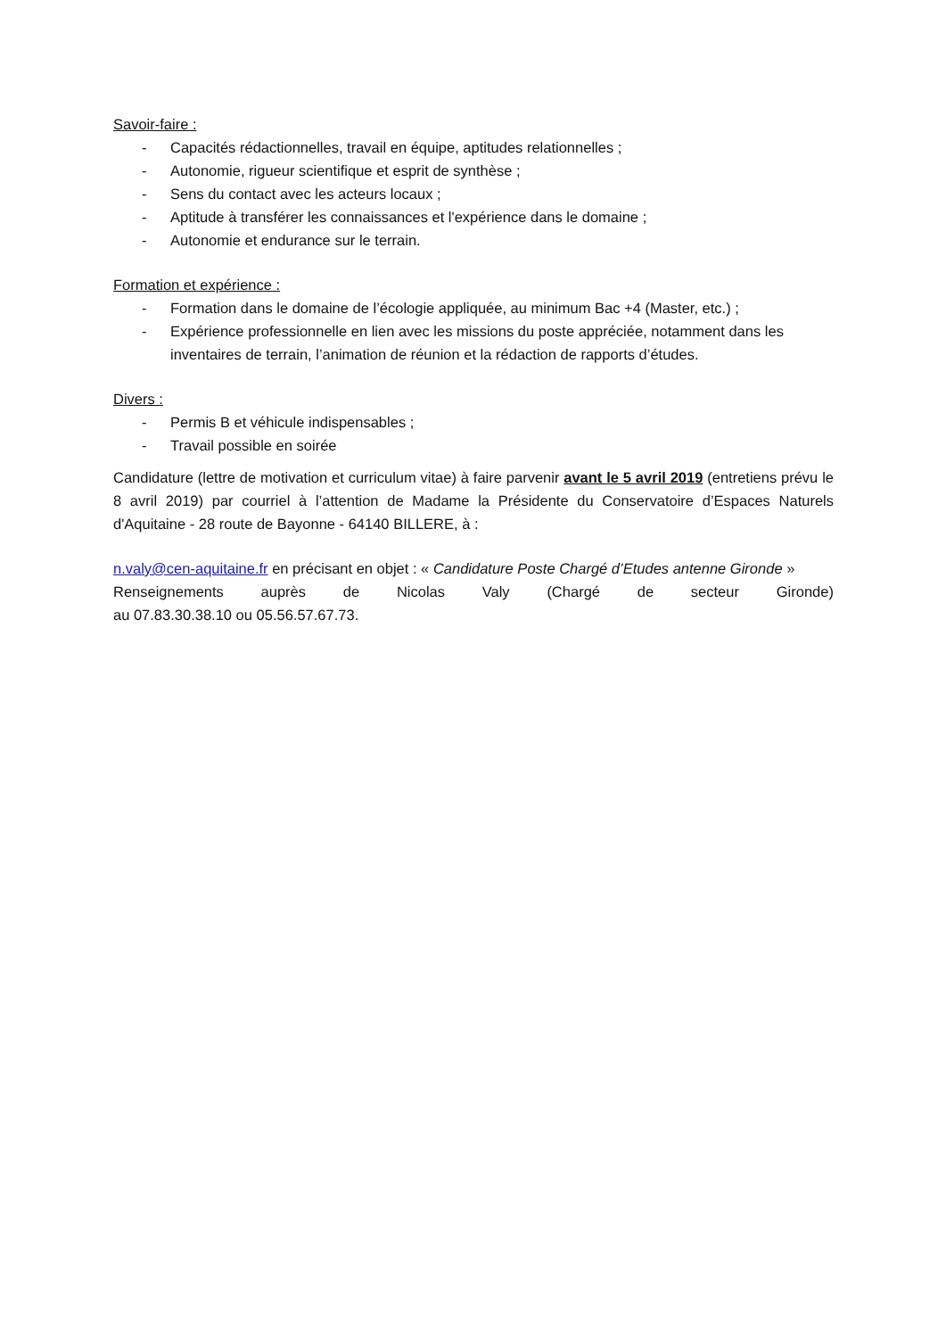Savoir-faire :
- Capacités rédactionnelles, travail en équipe, aptitudes relationnelles ;
- Autonomie, rigueur scientifique et esprit de synthèse ;
- Sens du contact avec les acteurs locaux ;
- Aptitude à transférer les connaissances et l'expérience dans le domaine ;
- Autonomie et endurance sur le terrain.
Formation et expérience :
- Formation dans le domaine de l’écologie appliquée, au minimum Bac +4 (Master, etc.) ;
- Expérience professionnelle en lien avec les missions du poste appréciée, notamment dans les inventaires de terrain, l’animation de réunion et la rédaction de rapports d’études.
Divers :
- Permis B et véhicule indispensables ;
- Travail possible en soirée
Candidature (lettre de motivation et curriculum vitae) à faire parvenir avant le 5 avril 2019 (entretiens prévu le 8 avril 2019) par courriel à l’attention de Madame la Présidente du Conservatoire d’Espaces Naturels d'Aquitaine - 28 route de Bayonne - 64140 BILLERE, à :
n.valy@cen-aquitaine.fr en précisant en objet : « Candidature Poste Chargé d’Etudes antenne Gironde »
Renseignements auprès de Nicolas Valy (Chargé de secteur Gironde)
au 07.83.30.38.10 ou 05.56.57.67.73.